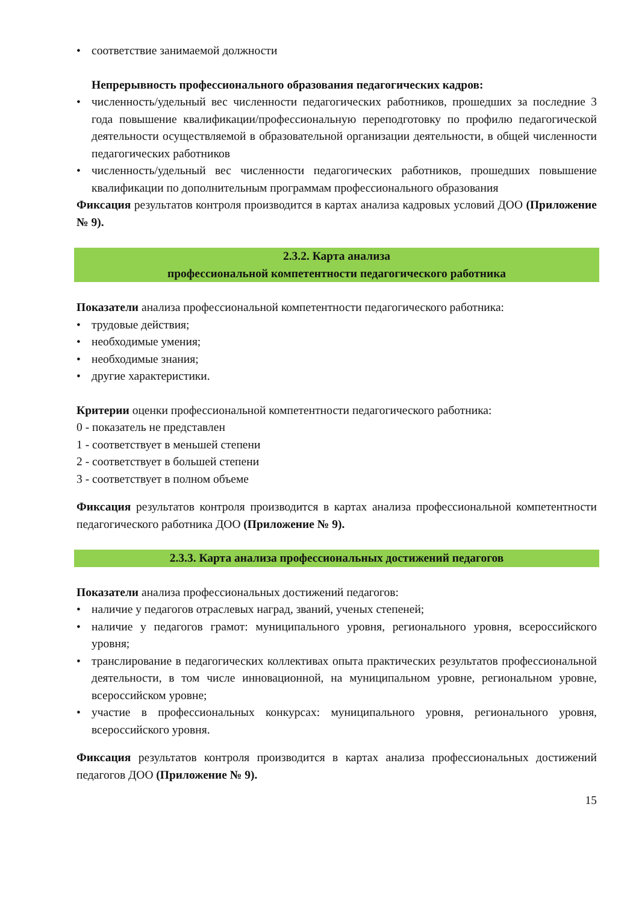• соответствие занимаемой должности
Непрерывность профессионального образования педагогических кадров:
• численность/удельный вес численности педагогических работников, прошедших за последние 3 года повышение квалификации/профессиональную переподготовку по профилю педагогической деятельности осуществляемой в образовательной организации деятельности, в общей численности педагогических работников
• численность/удельный вес численности педагогических работников, прошедших повышение квалификации по дополнительным программам профессионального образования
Фиксация результатов контроля производится в картах анализа кадровых условий ДОО (Приложение № 9).
2.3.2. Карта анализа
профессиональной компетентности педагогического работника
Показатели анализа профессиональной компетентности педагогического работника:
• трудовые действия;
• необходимые умения;
• необходимые знания;
• другие характеристики.
Критерии оценки профессиональной компетентности педагогического работника:
0 - показатель не представлен
1 - соответствует в меньшей степени
2 - соответствует в большей степени
3 - соответствует в полном объеме
Фиксация результатов контроля производится в картах анализа профессиональной компетентности педагогического работника ДОО (Приложение № 9).
2.3.3. Карта анализа профессиональных достижений педагогов
Показатели анализа профессиональных достижений педагогов:
• наличие у педагогов отраслевых наград, званий, ученых степеней;
• наличие у педагогов грамот: муниципального уровня, регионального уровня, всероссийского уровня;
• транслирование в педагогических коллективах опыта практических результатов профессиональной деятельности, в том числе инновационной, на муниципальном уровне, региональном уровне, всероссийском уровне;
• участие в профессиональных конкурсах: муниципального уровня, регионального уровня, всероссийского уровня.
Фиксация результатов контроля производится в картах анализа профессиональных достижений педагогов ДОО (Приложение № 9).
15